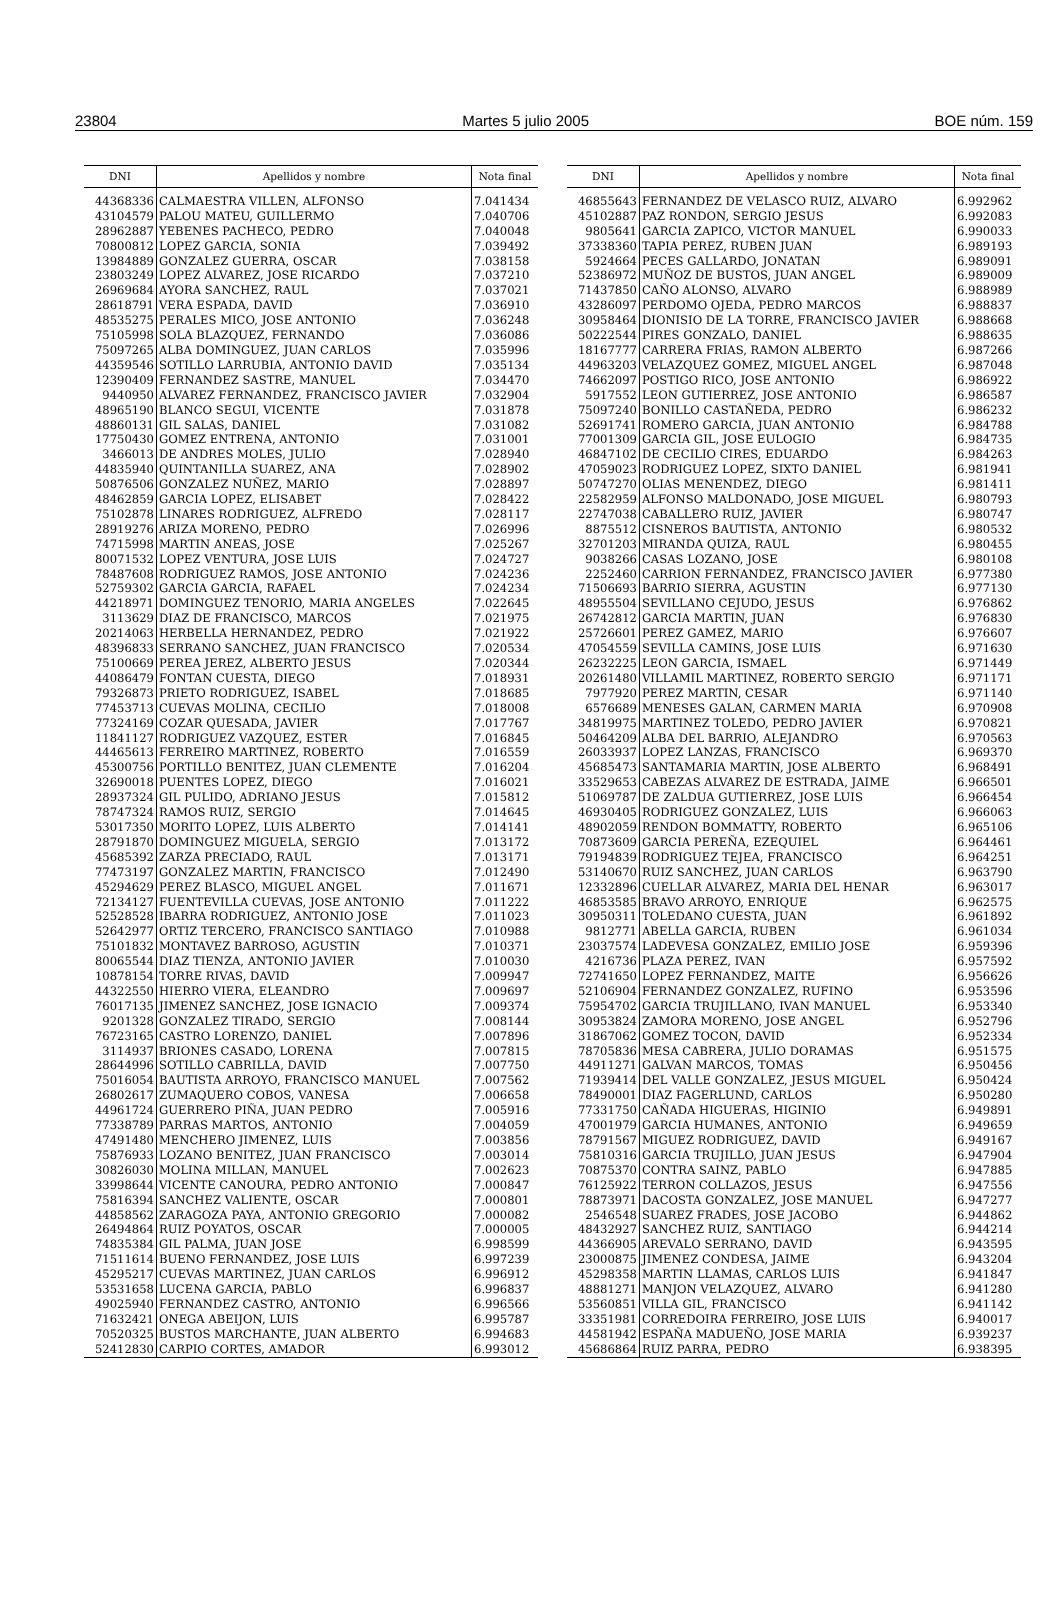23804 Martes 5 julio 2005 BOE núm. 159
| DNI | Apellidos y nombre | Nota final |
| --- | --- | --- |
| 44368336 | CALMAESTRA VILLEN, ALFONSO | 7.041434 |
| 43104579 | PALOU MATEU, GUILLERMO | 7.040706 |
| 28962887 | YEBENES PACHECO, PEDRO | 7.040048 |
| 70800812 | LOPEZ GARCIA, SONIA | 7.039492 |
| 13984889 | GONZALEZ GUERRA, OSCAR | 7.038158 |
| 23803249 | LOPEZ ALVAREZ, JOSE RICARDO | 7.037210 |
| 26969684 | AYORA SANCHEZ, RAUL | 7.037021 |
| 28618791 | VERA ESPADA, DAVID | 7.036910 |
| 48535275 | PERALES MICO, JOSE ANTONIO | 7.036248 |
| 75105998 | SOLA BLAZQUEZ, FERNANDO | 7.036086 |
| 75097265 | ALBA DOMINGUEZ, JUAN CARLOS | 7.035996 |
| 44359546 | SOTILLO LARRUBIA, ANTONIO DAVID | 7.035134 |
| 12390409 | FERNANDEZ SASTRE, MANUEL | 7.034470 |
| 9440950 | ALVAREZ FERNANDEZ, FRANCISCO JAVIER | 7.032904 |
| 48965190 | BLANCO SEGUI, VICENTE | 7.031878 |
| 48860131 | GIL SALAS, DANIEL | 7.031082 |
| 17750430 | GOMEZ ENTRENA, ANTONIO | 7.031001 |
| 3466013 | DE ANDRES MOLES, JULIO | 7.028940 |
| 44835940 | QUINTANILLA SUAREZ, ANA | 7.028902 |
| 50876506 | GONZALEZ NUÑEZ, MARIO | 7.028897 |
| 48462859 | GARCIA LOPEZ, ELISABET | 7.028422 |
| 75102878 | LINARES RODRIGUEZ, ALFREDO | 7.028117 |
| 28919276 | ARIZA MORENO, PEDRO | 7.026996 |
| 74715998 | MARTIN ANEAS, JOSE | 7.025267 |
| 80071532 | LOPEZ VENTURA, JOSE LUIS | 7.024727 |
| 78487608 | RODRIGUEZ RAMOS, JOSE ANTONIO | 7.024236 |
| 52759302 | GARCIA GARCIA, RAFAEL | 7.024234 |
| 44218971 | DOMINGUEZ TENORIO, MARIA ANGELES | 7.022645 |
| 3113629 | DIAZ DE FRANCISCO, MARCOS | 7.021975 |
| 20214063 | HERBELLA HERNANDEZ, PEDRO | 7.021922 |
| 48396833 | SERRANO SANCHEZ, JUAN FRANCISCO | 7.020534 |
| 75100669 | PEREA JEREZ, ALBERTO JESUS | 7.020344 |
| 44086479 | FONTAN CUESTA, DIEGO | 7.018931 |
| 79326873 | PRIETO RODRIGUEZ, ISABEL | 7.018685 |
| 77453713 | CUEVAS MOLINA, CECILIO | 7.018008 |
| 77324169 | COZAR QUESADA, JAVIER | 7.017767 |
| 11841127 | RODRIGUEZ VAZQUEZ, ESTER | 7.016845 |
| 44465613 | FERREIRO MARTINEZ, ROBERTO | 7.016559 |
| 45300756 | PORTILLO BENITEZ, JUAN CLEMENTE | 7.016204 |
| 32690018 | PUENTES LOPEZ, DIEGO | 7.016021 |
| 28937324 | GIL PULIDO, ADRIANO JESUS | 7.015812 |
| 78747324 | RAMOS RUIZ, SERGIO | 7.014645 |
| 53017350 | MORITO LOPEZ, LUIS ALBERTO | 7.014141 |
| 28791870 | DOMINGUEZ MIGUELA, SERGIO | 7.013172 |
| 45685392 | ZARZA PRECIADO, RAUL | 7.013171 |
| 77473197 | GONZALEZ MARTIN, FRANCISCO | 7.012490 |
| 45294629 | PEREZ BLASCO, MIGUEL ANGEL | 7.011671 |
| 72134127 | FUENTEVILLA CUEVAS, JOSE ANTONIO | 7.011222 |
| 52528528 | IBARRA RODRIGUEZ, ANTONIO JOSE | 7.011023 |
| 52642977 | ORTIZ TERCERO, FRANCISCO SANTIAGO | 7.010988 |
| 75101832 | MONTAVEZ BARROSO, AGUSTIN | 7.010371 |
| 80065544 | DIAZ TIENZA, ANTONIO JAVIER | 7.010030 |
| 10878154 | TORRE RIVAS, DAVID | 7.009947 |
| 44322550 | HIERRO VIERA, ELEANDRO | 7.009697 |
| 76017135 | JIMENEZ SANCHEZ, JOSE IGNACIO | 7.009374 |
| 9201328 | GONZALEZ TIRADO, SERGIO | 7.008144 |
| 76723165 | CASTRO LORENZO, DANIEL | 7.007896 |
| 3114937 | BRIONES CASADO, LORENA | 7.007815 |
| 28644996 | SOTILLO CABRILLA, DAVID | 7.007750 |
| 75016054 | BAUTISTA ARROYO, FRANCISCO MANUEL | 7.007562 |
| 26802617 | ZUMAQUERO COBOS, VANESA | 7.006658 |
| 44961724 | GUERRERO PIÑA, JUAN PEDRO | 7.005916 |
| 77338789 | PARRAS MARTOS, ANTONIO | 7.004059 |
| 47491480 | MENCHERO JIMENEZ, LUIS | 7.003856 |
| 75876933 | LOZANO BENITEZ, JUAN FRANCISCO | 7.003014 |
| 30826030 | MOLINA MILLAN, MANUEL | 7.002623 |
| 33998644 | VICENTE CANOURA, PEDRO ANTONIO | 7.000847 |
| 75816394 | SANCHEZ VALIENTE, OSCAR | 7.000801 |
| 44858562 | ZARAGOZA PAYA, ANTONIO GREGORIO | 7.000082 |
| 26494864 | RUIZ POYATOS, OSCAR | 7.000005 |
| 74835384 | GIL PALMA, JUAN JOSE | 6.998599 |
| 71511614 | BUENO FERNANDEZ, JOSE LUIS | 6.997239 |
| 45295217 | CUEVAS MARTINEZ, JUAN CARLOS | 6.996912 |
| 53531658 | LUCENA GARCIA, PABLO | 6.996837 |
| 49025940 | FERNANDEZ CASTRO, ANTONIO | 6.996566 |
| 71632421 | ONEGA ABEIJON, LUIS | 6.995787 |
| 70520325 | BUSTOS MARCHANTE, JUAN ALBERTO | 6.994683 |
| 52412830 | CARPIO CORTES, AMADOR | 6.993012 |
| DNI | Apellidos y nombre | Nota final |
| --- | --- | --- |
| 46855643 | FERNANDEZ DE VELASCO RUIZ, ALVARO | 6.992962 |
| 45102887 | PAZ RONDON, SERGIO JESUS | 6.992083 |
| 9805641 | GARCIA ZAPICO, VICTOR MANUEL | 6.990033 |
| 37338360 | TAPIA PEREZ, RUBEN JUAN | 6.989193 |
| 5924664 | PECES GALLARDO, JONATAN | 6.989091 |
| 52386972 | MUÑOZ DE BUSTOS, JUAN ANGEL | 6.989009 |
| 71437850 | CAÑO ALONSO, ALVARO | 6.988989 |
| 43286097 | PERDOMO OJEDA, PEDRO MARCOS | 6.988837 |
| 30958464 | DIONISIO DE LA TORRE, FRANCISCO JAVIER | 6.988668 |
| 50222544 | PIRES GONZALO, DANIEL | 6.988635 |
| 18167777 | CARRERA FRIAS, RAMON ALBERTO | 6.987266 |
| 44963203 | VELAZQUEZ GOMEZ, MIGUEL ANGEL | 6.987048 |
| 74662097 | POSTIGO RICO, JOSE ANTONIO | 6.986922 |
| 5917552 | LEON GUTIERREZ, JOSE ANTONIO | 6.986587 |
| 75097240 | BONILLO CASTAÑEDA, PEDRO | 6.986232 |
| 52691741 | ROMERO GARCIA, JUAN ANTONIO | 6.984788 |
| 77001309 | GARCIA GIL, JOSE EULOGIO | 6.984735 |
| 46847102 | DE CECILIO CIRES, EDUARDO | 6.984263 |
| 47059023 | RODRIGUEZ LOPEZ, SIXTO DANIEL | 6.981941 |
| 50747270 | OLIAS MENENDEZ, DIEGO | 6.981411 |
| 22582959 | ALFONSO MALDONADO, JOSE MIGUEL | 6.980793 |
| 22747038 | CABALLERO RUIZ, JAVIER | 6.980747 |
| 8875512 | CISNEROS BAUTISTA, ANTONIO | 6.980532 |
| 32701203 | MIRANDA QUIZA, RAUL | 6.980455 |
| 9038266 | CASAS LOZANO, JOSE | 6.980108 |
| 2252460 | CARRION FERNANDEZ, FRANCISCO JAVIER | 6.977380 |
| 71506693 | BARRIO SIERRA, AGUSTIN | 6.977130 |
| 48955504 | SEVILLANO CEJUDO, JESUS | 6.976862 |
| 26742812 | GARCIA MARTIN, JUAN | 6.976830 |
| 25726601 | PEREZ GAMEZ, MARIO | 6.976607 |
| 47054559 | SEVILLA CAMINS, JOSE LUIS | 6.971630 |
| 26232225 | LEON GARCIA, ISMAEL | 6.971449 |
| 20261480 | VILLAMIL MARTINEZ, ROBERTO SERGIO | 6.971171 |
| 7977920 | PEREZ MARTIN, CESAR | 6.971140 |
| 6576689 | MENESES GALAN, CARMEN MARIA | 6.970908 |
| 34819975 | MARTINEZ TOLEDO, PEDRO JAVIER | 6.970821 |
| 50464209 | ALBA DEL BARRIO, ALEJANDRO | 6.970563 |
| 26033937 | LOPEZ LANZAS, FRANCISCO | 6.969370 |
| 45685473 | SANTAMARIA MARTIN, JOSE ALBERTO | 6.968491 |
| 33529653 | CABEZAS ALVAREZ DE ESTRADA, JAIME | 6.966501 |
| 51069787 | DE ZALDUA GUTIERREZ, JOSE LUIS | 6.966454 |
| 46930405 | RODRIGUEZ GONZALEZ, LUIS | 6.966063 |
| 48902059 | RENDON BOMMATTY, ROBERTO | 6.965106 |
| 70873609 | GARCIA PEREÑA, EZEQUIEL | 6.964461 |
| 79194839 | RODRIGUEZ TEJEA, FRANCISCO | 6.964251 |
| 53140670 | RUIZ SANCHEZ, JUAN CARLOS | 6.963790 |
| 12332896 | CUELLAR ALVAREZ, MARIA DEL HENAR | 6.963017 |
| 46853585 | BRAVO ARROYO, ENRIQUE | 6.962575 |
| 30950311 | TOLEDANO CUESTA, JUAN | 6.961892 |
| 9812771 | ABELLA GARCIA, RUBEN | 6.961034 |
| 23037574 | LADEVESA GONZALEZ, EMILIO JOSE | 6.959396 |
| 4216736 | PLAZA PEREZ, IVAN | 6.957592 |
| 72741650 | LOPEZ FERNANDEZ, MAITE | 6.956626 |
| 52106904 | FERNANDEZ GONZALEZ, RUFINO | 6.953596 |
| 75954702 | GARCIA TRUJILLANO, IVAN MANUEL | 6.953340 |
| 30953824 | ZAMORA MORENO, JOSE ANGEL | 6.952796 |
| 31867062 | GOMEZ TOCON, DAVID | 6.952334 |
| 78705836 | MESA CABRERA, JULIO DORAMAS | 6.951575 |
| 44911271 | GALVAN MARCOS, TOMAS | 6.950456 |
| 71939414 | DEL VALLE GONZALEZ, JESUS MIGUEL | 6.950424 |
| 78490001 | DIAZ FAGERLUND, CARLOS | 6.950280 |
| 77331750 | CAÑADA HIGUERAS, HIGINIO | 6.949891 |
| 47001979 | GARCIA HUMANES, ANTONIO | 6.949659 |
| 78791567 | MIGUEZ RODRIGUEZ, DAVID | 6.949167 |
| 75810316 | GARCIA TRUJILLO, JUAN JESUS | 6.947904 |
| 70875370 | CONTRA SAINZ, PABLO | 6.947885 |
| 76125922 | TERRON COLLAZOS, JESUS | 6.947556 |
| 78873971 | DACOSTA GONZALEZ, JOSE MANUEL | 6.947277 |
| 2546548 | SUAREZ FRADES, JOSE JACOBO | 6.944862 |
| 48432927 | SANCHEZ RUIZ, SANTIAGO | 6.944214 |
| 44366905 | AREVALO SERRANO, DAVID | 6.943595 |
| 23000875 | JIMENEZ CONDESA, JAIME | 6.943204 |
| 45298358 | MARTIN LLAMAS, CARLOS LUIS | 6.941847 |
| 48881271 | MANJON VELAZQUEZ, ALVARO | 6.941280 |
| 53560851 | VILLA GIL, FRANCISCO | 6.941142 |
| 33351981 | CORREDOIRA FERREIRO, JOSE LUIS | 6.940017 |
| 44581942 | ESPAÑA MADUEÑO, JOSE MARIA | 6.939237 |
| 45686864 | RUIZ PARRA, PEDRO | 6.938395 |